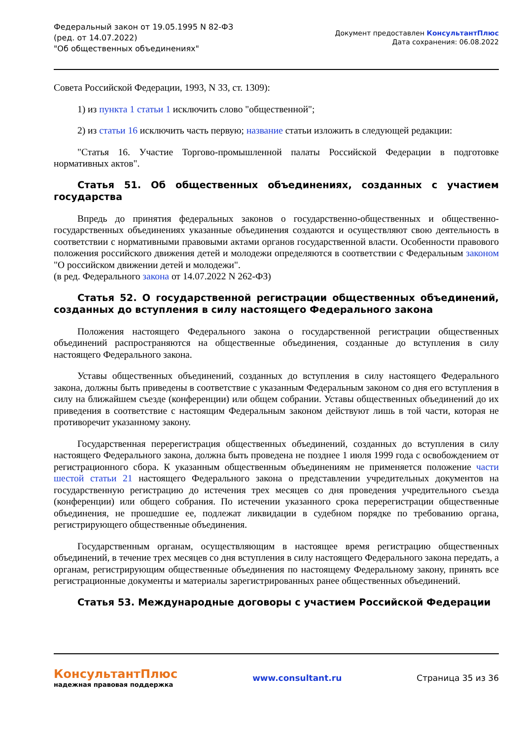Федеральный закон от 19.05.1995 N 82-ФЗ
(ред. от 14.07.2022)
"Об общественных объединениях"
Документ предоставлен КонсультантПлюс
Дата сохранения: 06.08.2022
Совета Российской Федерации, 1993, N 33, ст. 1309):
1) из пункта 1 статьи 1 исключить слово "общественной";
2) из статьи 16 исключить часть первую; название статьи изложить в следующей редакции:
"Статья 16. Участие Торгово-промышленной палаты Российской Федерации в подготовке нормативных актов".
Статья 51. Об общественных объединениях, созданных с участием государства
Впредь до принятия федеральных законов о государственно-общественных и общественно-государственных объединениях указанные объединения создаются и осуществляют свою деятельность в соответствии с нормативными правовыми актами органов государственной власти. Особенности правового положения российского движения детей и молодежи определяются в соответствии с Федеральным законом "О российском движении детей и молодежи".
(в ред. Федерального закона от 14.07.2022 N 262-ФЗ)
Статья 52. О государственной регистрации общественных объединений, созданных до вступления в силу настоящего Федерального закона
Положения настоящего Федерального закона о государственной регистрации общественных объединений распространяются на общественные объединения, созданные до вступления в силу настоящего Федерального закона.
Уставы общественных объединений, созданных до вступления в силу настоящего Федерального закона, должны быть приведены в соответствие с указанным Федеральным законом со дня его вступления в силу на ближайшем съезде (конференции) или общем собрании. Уставы общественных объединений до их приведения в соответствие с настоящим Федеральным законом действуют лишь в той части, которая не противоречит указанному закону.
Государственная перерегистрация общественных объединений, созданных до вступления в силу настоящего Федерального закона, должна быть проведена не позднее 1 июля 1999 года с освобождением от регистрационного сбора. К указанным общественным объединениям не применяется положение части шестой статьи 21 настоящего Федерального закона о представлении учредительных документов на государственную регистрацию до истечения трех месяцев со дня проведения учредительного съезда (конференции) или общего собрания. По истечении указанного срока перерегистрации общественные объединения, не прошедшие ее, подлежат ликвидации в судебном порядке по требованию органа, регистрирующего общественные объединения.
Государственным органам, осуществляющим в настоящее время регистрацию общественных объединений, в течение трех месяцев со дня вступления в силу настоящего Федерального закона передать, а органам, регистрирующим общественные объединения по настоящему Федеральному закону, принять все регистрационные документы и материалы зарегистрированных ранее общественных объединений.
Статья 53. Международные договоры с участием Российской Федерации
КонсультантПлюс
надежная правовая поддержка
www.consultant.ru Страница 35 из 36